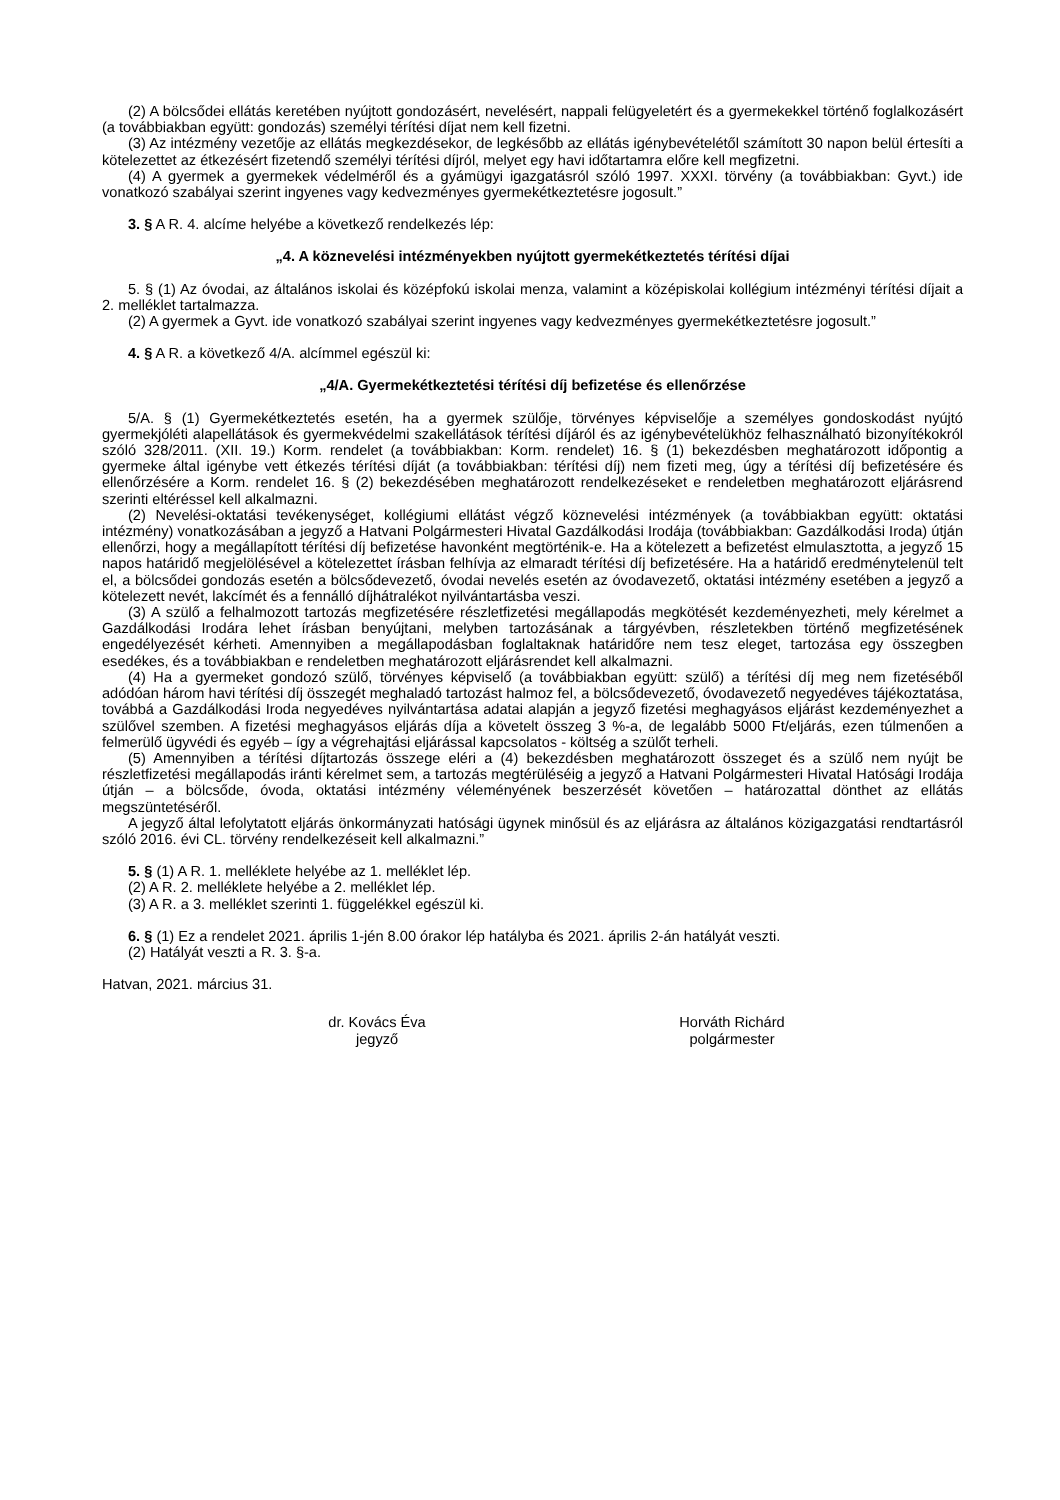(2) A bölcsődei ellátás keretében nyújtott gondozásért, nevelésért, nappali felügyeletért és a gyermekekkel történő foglalkozásért (a továbbiakban együtt: gondozás) személyi térítési díjat nem kell fizetni.
(3) Az intézmény vezetője az ellátás megkezdésekor, de legkésőbb az ellátás igénybevételétől számított 30 napon belül értesíti a kötelezettet az étkezésért fizetendő személyi térítési díjról, melyet egy havi időtartamra előre kell megfizetni.
(4) A gyermek a gyermekek védelméről és a gyámügyi igazgatásról szóló 1997. XXXI. törvény (a továbbiakban: Gyvt.) ide vonatkozó szabályai szerint ingyenes vagy kedvezményes gyermekétkeztetésre jogosult.”
3. § A R. 4. alcíme helyébe a következő rendelkezés lép:
„4. A köznevelési intézményekben nyújtott gyermekétkeztetés térítési díjai
5. § (1) Az óvodai, az általános iskolai és középfokú iskolai menza, valamint a középiskolai kollégium intézményi térítési díjait a 2. melléklet tartalmazza.
(2) A gyermek a Gyvt. ide vonatkozó szabályai szerint ingyenes vagy kedvezményes gyermekétkeztetésre jogosult.”
4. § A R. a következő 4/A. alcímmel egészül ki:
„4/A. Gyermekétkeztetési térítési díj befizetése és ellenőrzése
5/A. § (1) Gyermekétkeztetés esetén, ha a gyermek szülője, törvényes képviselője a személyes gondoskodást nyújtó gyermekjóléti alapellátások és gyermekvédelmi szakellátások térítési díjáról és az igénybevételükhöz felhasználható bizonyítékokról szóló 328/2011. (XII. 19.) Korm. rendelet (a továbbiakban: Korm. rendelet) 16. § (1) bekezdésben meghatározott időpontig a gyermeke által igénybe vett étkezés térítési díját (a továbbiakban: térítési díj) nem fizeti meg, úgy a térítési díj befizetésére és ellenőrzésére a Korm. rendelet 16. § (2) bekezdésében meghatározott rendelkezéseket e rendeletben meghatározott eljárásrend szerinti eltéréssel kell alkalmazni.
(2) Nevelési-oktatási tevékenységet, kollégiumi ellátást végző köznevelési intézmények (a továbbiakban együtt: oktatási intézmény) vonatkozásában a jegyző a Hatvani Polgármesteri Hivatal Gazdálkodási Irodája (továbbiakban: Gazdálkodási Iroda) útján ellenőrzi, hogy a megállapított térítési díj befizetése havonként megtörténik-e. Ha a kötelezett a befizetést elmulasztotta, a jegyző 15 napos határidő megjelölésével a kötelezettet írásban felhívja az elmaradt térítési díj befizetésére. Ha a határidő eredménytelenül telt el, a bölcsődei gondozás esetén a bölcsődevezető, óvodai nevelés esetén az óvodavezető, oktatási intézmény esetében a jegyző a kötelezett nevét, lakcímét és a fennálló díjhátralékot nyilvántartásba veszi.
(3) A szülő a felhalmozott tartozás megfizetésére részletfizetési megállapodás megkötését kezdeményezheti, mely kérelmet a Gazdálkodási Irodára lehet írásban benyújtani, melyben tartozásának a tárgyévben, részletekben történő megfizetésének engedélyezését kérheti. Amennyiben a megállapodásban foglaltaknak határidőre nem tesz eleget, tartozása egy összegben esedékes, és a továbbiakban e rendeletben meghatározott eljárásrendet kell alkalmazni.
(4) Ha a gyermeket gondozó szülő, törvényes képviselő (a továbbiakban együtt: szülő) a térítési díj meg nem fizetéséből adódóan három havi térítési díj összegét meghaladó tartozást halmoz fel, a bölcsődevezető, óvodavezető negyedéves tájékoztatása, továbbá a Gazdálkodási Iroda negyedéves nyilvántartása adatai alapján a jegyző fizetési meghagyásos eljárást kezdeményezhet a szülővel szemben. A fizetési meghagyásos eljárás díja a követelt összeg 3 %-a, de legalább 5000 Ft/eljárás, ezen túlmenően a felmerülő ügyvédi és egyéb – így a végrehajtási eljárással kapcsolatos - költség a szülőt terheli.
(5) Amennyiben a térítési díjtartozás összege eléri a (4) bekezdésben meghatározott összeget és a szülő nem nyújt be részletfizetési megállapodás iránti kérelmet sem, a tartozás megtérüléséig a jegyző a Hatvani Polgármesteri Hivatal Hatósági Irodája útján – a bölcsőde, óvoda, oktatási intézmény véleményének beszerzését követően – határozattal dönthet az ellátás megszüntetéséről.
A jegyző által lefolytatott eljárás önkormányzati hatósági ügynek minősül és az eljárásra az általános közigazgatási rendtartásról szóló 2016. évi CL. törvény rendelkezéseit kell alkalmazni.”
5. § (1) A R. 1. melléklete helyébe az 1. melléklet lép.
(2) A R. 2. melléklete helyébe a 2. melléklet lép.
(3) A R. a 3. melléklet szerinti 1. függelékkel egészül ki.
6. § (1) Ez a rendelet 2021. április 1-jén 8.00 órakor lép hatályba és 2021. április 2-án hatályát veszti.
(2) Hatályát veszti a R. 3. §-a.
Hatvan, 2021. március 31.
dr. Kovács Éva
jegyző
Horváth Richárd
polgármester